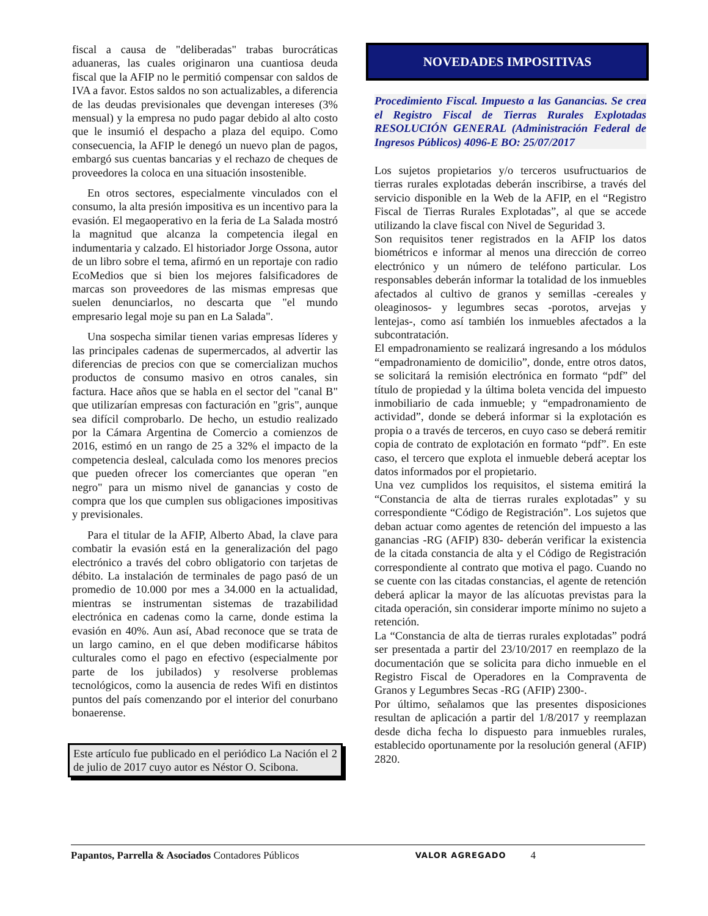fiscal a causa de "deliberadas" trabas burocráticas aduaneras, las cuales originaron una cuantiosa deuda fiscal que la AFIP no le permitió compensar con saldos de IVA a favor. Estos saldos no son actualizables, a diferencia de las deudas previsionales que devengan intereses (3% mensual) y la empresa no pudo pagar debido al alto costo que le insumió el despacho a plaza del equipo. Como consecuencia, la AFIP le denegó un nuevo plan de pagos, embargó sus cuentas bancarias y el rechazo de cheques de proveedores la coloca en una situación insostenible.
En otros sectores, especialmente vinculados con el consumo, la alta presión impositiva es un incentivo para la evasión. El megaoperativo en la feria de La Salada mostró la magnitud que alcanza la competencia ilegal en indumentaria y calzado. El historiador Jorge Ossona, autor de un libro sobre el tema, afirmó en un reportaje con radio EcoMedios que si bien los mejores falsificadores de marcas son proveedores de las mismas empresas que suelen denunciarlos, no descarta que "el mundo empresario legal moje su pan en La Salada".
Una sospecha similar tienen varias empresas líderes y las principales cadenas de supermercados, al advertir las diferencias de precios con que se comercializan muchos productos de consumo masivo en otros canales, sin factura. Hace años que se habla en el sector del "canal B" que utilizarían empresas con facturación en "gris", aunque sea difícil comprobarlo. De hecho, un estudio realizado por la Cámara Argentina de Comercio a comienzos de 2016, estimó en un rango de 25 a 32% el impacto de la competencia desleal, calculada como los menores precios que pueden ofrecer los comerciantes que operan "en negro" para un mismo nivel de ganancias y costo de compra que los que cumplen sus obligaciones impositivas y previsionales.
Para el titular de la AFIP, Alberto Abad, la clave para combatir la evasión está en la generalización del pago electrónico a través del cobro obligatorio con tarjetas de débito. La instalación de terminales de pago pasó de un promedio de 10.000 por mes a 34.000 en la actualidad, mientras se instrumentan sistemas de trazabilidad electrónica en cadenas como la carne, donde estima la evasión en 40%. Aun así, Abad reconoce que se trata de un largo camino, en el que deben modificarse hábitos culturales como el pago en efectivo (especialmente por parte de los jubilados) y resolverse problemas tecnológicos, como la ausencia de redes Wifi en distintos puntos del país comenzando por el interior del conurbano bonaerense.
Este artículo fue publicado en el periódico La Nación el 2 de julio de 2017 cuyo autor es Néstor O. Scibona.
NOVEDADES IMPOSITIVAS
Procedimiento Fiscal. Impuesto a las Ganancias. Se crea el Registro Fiscal de Tierras Rurales Explotadas RESOLUCIÓN GENERAL (Administración Federal de Ingresos Públicos) 4096-E BO: 25/07/2017
Los sujetos propietarios y/o terceros usufructuarios de tierras rurales explotadas deberán inscribirse, a través del servicio disponible en la Web de la AFIP, en el “Registro Fiscal de Tierras Rurales Explotadas”, al que se accede utilizando la clave fiscal con Nivel de Seguridad 3.
Son requisitos tener registrados en la AFIP los datos biométricos e informar al menos una dirección de correo electrónico y un número de teléfono particular. Los responsables deberán informar la totalidad de los inmuebles afectados al cultivo de granos y semillas -cereales y oleaginosos- y legumbres secas -porotos, arvejas y lentejas-, como así también los inmuebles afectados a la subcontratación.
El empadronamiento se realizará ingresando a los módulos “empadronamiento de domicilio”, donde, entre otros datos, se solicitará la remisión electrónica en formato “pdf” del título de propiedad y la última boleta vencida del impuesto inmobiliario de cada inmueble; y “empadronamiento de actividad”, donde se deberá informar si la explotación es propia o a través de terceros, en cuyo caso se deberá remitir copia de contrato de explotación en formato “pdf”. En este caso, el tercero que explota el inmueble deberá aceptar los datos informados por el propietario.
Una vez cumplidos los requisitos, el sistema emitirá la “Constancia de alta de tierras rurales explotadas” y su correspondiente “Código de Registración”. Los sujetos que deban actuar como agentes de retención del impuesto a las ganancias -RG (AFIP) 830- deberán verificar la existencia de la citada constancia de alta y el Código de Registración correspondiente al contrato que motiva el pago. Cuando no se cuente con las citadas constancias, el agente de retención deberá aplicar la mayor de las alícuotas previstas para la citada operación, sin considerar importe mínimo no sujeto a retención.
La “Constancia de alta de tierras rurales explotadas” podrá ser presentada a partir del 23/10/2017 en reemplazo de la documentación que se solicita para dicho inmueble en el Registro Fiscal de Operadores en la Compraventa de Granos y Legumbres Secas -RG (AFIP) 2300-.
Por último, señalamos que las presentes disposiciones resultan de aplicación a partir del 1/8/2017 y reemplazan desde dicha fecha lo dispuesto para inmuebles rurales, establecido oportunamente por la resolución general (AFIP) 2820.
Papantos, Parrella & Asociados Contadores Públicos VALOR AGREGADO 4